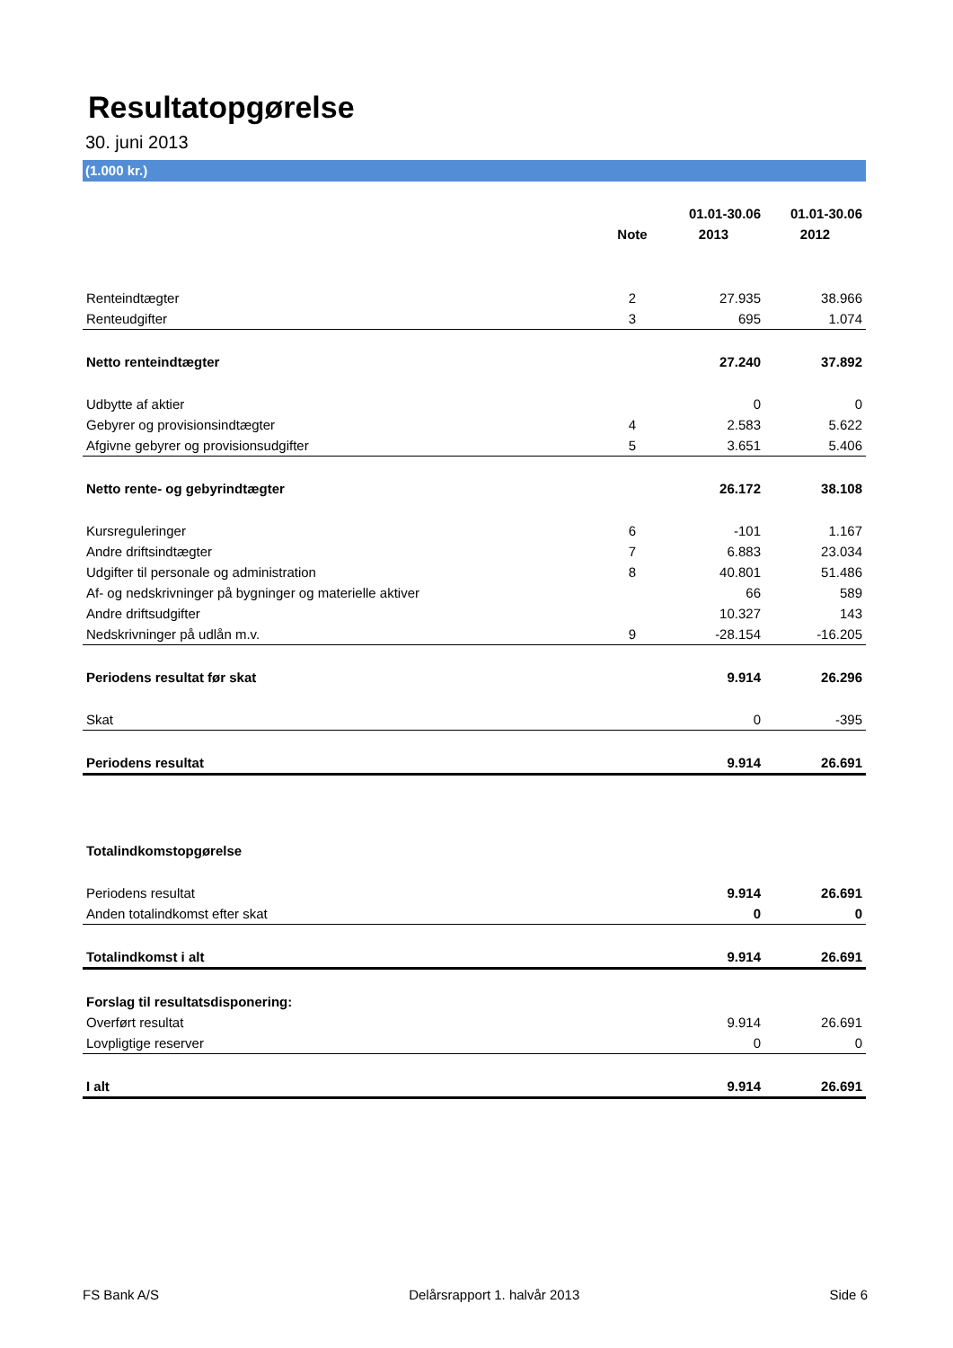Resultatopgørelse
30. juni 2013
(1.000 kr.)
| | | 01.01-30.06 | 01.01-30.06 |
| --- | --- | --- | --- |
| | Note | 2013 | 2012 |
| Renteindtægter | 2 | 27.935 | 38.966 |
| Renteudgifter | 3 | 695 | 1.074 |
| Netto renteindtægter | | 27.240 | 37.892 |
| Udbytte af aktier | | 0 | 0 |
| Gebyrer og provisionsindtægter | 4 | 2.583 | 5.622 |
| Afgivne gebyrer og provisionsudgifter | 5 | 3.651 | 5.406 |
| Netto rente- og gebyrindtægter | | 26.172 | 38.108 |
| Kursreguleringer | 6 | -101 | 1.167 |
| Andre driftsindtægter | 7 | 6.883 | 23.034 |
| Udgifter til personale og administration | 8 | 40.801 | 51.486 |
| Af- og nedskrivninger på bygninger og materielle aktiver | | 66 | 589 |
| Andre driftsudgifter | | 10.327 | 143 |
| Nedskrivninger på udlån m.v. | 9 | -28.154 | -16.205 |
| Periodens resultat før skat | | 9.914 | 26.296 |
| Skat | | 0 | -395 |
| Periodens resultat | | 9.914 | 26.691 |
| Totalindkomstopgørelse | | | |
| Periodens resultat | | 9.914 | 26.691 |
| Anden totalindkomst efter skat | | 0 | 0 |
| Totalindkomst i alt | | 9.914 | 26.691 |
| Forslag til resultatsdisponering: | | | |
| Overført resultat | | 9.914 | 26.691 |
| Lovpligtige reserver | | 0 | 0 |
| I alt | | 9.914 | 26.691 |
FS Bank A/S Delårsrapport 1. halvår 2013 Side 6